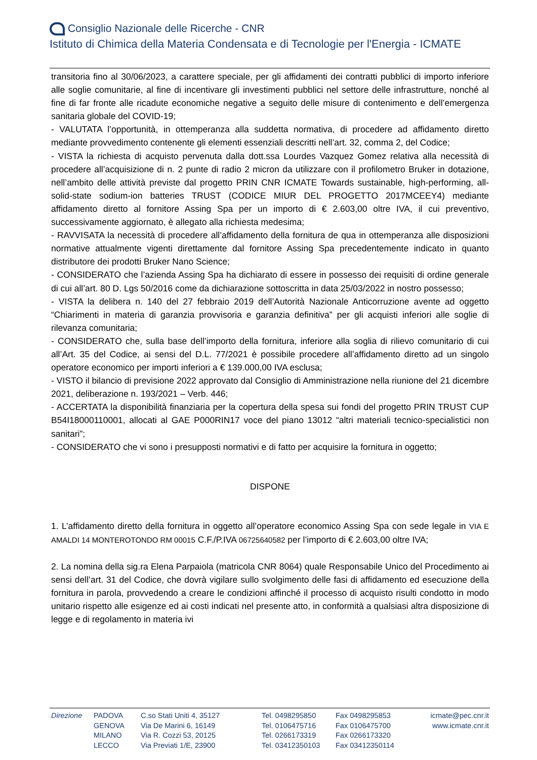Consiglio Nazionale delle Ricerche - CNR
Istituto di Chimica della Materia Condensata e di Tecnologie per l'Energia - ICMATE
transitoria fino al 30/06/2023, a carattere speciale, per gli affidamenti dei contratti pubblici di importo inferiore alle soglie comunitarie, al fine di incentivare gli investimenti pubblici nel settore delle infrastrutture, nonché al fine di far fronte alle ricadute economiche negative a seguito delle misure di contenimento e dell’emergenza sanitaria globale del COVID-19;
- VALUTATA l’opportunità, in ottemperanza alla suddetta normativa, di procedere ad affidamento diretto mediante provvedimento contenente gli elementi essenziali descritti nell’art. 32, comma 2, del Codice;
- VISTA la richiesta di acquisto pervenuta dalla dott.ssa Lourdes Vazquez Gomez relativa alla necessità di procedere all’acquisizione di n. 2 punte di radio 2 micron da utilizzare con il profilometro Bruker in dotazione, nell’ambito delle attività previste dal progetto PRIN CNR ICMATE Towards sustainable, high-performing, all-solid-state sodium-ion batteries TRUST (CODICE MIUR DEL PROGETTO 2017MCEEY4) mediante affidamento diretto al fornitore Assing Spa per un importo di € 2.603,00 oltre IVA, il cui preventivo, successivamente aggiornato, è allegato alla richiesta medesima;
- RAVVISATA la necessità di procedere all’affidamento della fornitura de qua in ottemperanza alle disposizioni normative attualmente vigenti direttamente dal fornitore Assing Spa precedentemente indicato in quanto distributore dei prodotti Bruker Nano Science;
- CONSIDERATO che l’azienda Assing Spa ha dichiarato di essere in possesso dei requisiti di ordine generale di cui all’art. 80 D. Lgs 50/2016 come da dichiarazione sottoscritta in data 25/03/2022 in nostro possesso;
- VISTA la delibera n. 140 del 27 febbraio 2019 dell’Autorità Nazionale Anticorruzione avente ad oggetto “Chiarimenti in materia di garanzia provvisoria e garanzia definitiva” per gli acquisti inferiori alle soglie di rilevanza comunitaria;
- CONSIDERATO che, sulla base dell’importo della fornitura, inferiore alla soglia di rilievo comunitario di cui all’Art. 35 del Codice, ai sensi del D.L. 77/2021 è possibile procedere all’affidamento diretto ad un singolo operatore economico per importi inferiori a € 139.000,00 IVA esclusa;
- VISTO il bilancio di previsione 2022 approvato dal Consiglio di Amministrazione nella riunione del 21 dicembre 2021, deliberazione n. 193/2021 – Verb. 446;
- ACCERTATA la disponibilità finanziaria per la copertura della spesa sui fondi del progetto PRIN TRUST CUP B54I18000110001, allocati al GAE P000RIN17 voce del piano 13012 “altri materiali tecnico-specialistici non sanitari”;
- CONSIDERATO che vi sono i presupposti normativi e di fatto per acquisire la fornitura in oggetto;
DISPONE
1. L’affidamento diretto della fornitura in oggetto all’operatore economico Assing Spa con sede legale in VIA E AMALDI 14 MONTEROTONDO RM 00015 C.F./P.IVA 06725640582 per l’importo di € 2.603,00 oltre IVA;
2. La nomina della sig.ra Elena Parpaiola (matricola CNR 8064) quale Responsabile Unico del Procedimento ai sensi dell’art. 31 del Codice, che dovrà vigilare sullo svolgimento delle fasi di affidamento ed esecuzione della fornitura in parola, provvedendo a creare le condizioni affinché il processo di acquisto risulti condotto in modo unitario rispetto alle esigenze ed ai costi indicati nel presente atto, in conformità a qualsiasi altra disposizione di legge e di regolamento in materia ivi
Direzione PADOVA
GENOVA
MILANO
LECCO
C.so Stati Uniti 4, 35127
Via De Marini 6, 16149
Via R. Cozzi 53, 20125
Via Previati 1/E, 23900
Tel. 0498295850
Tel. 0106475716
Tel. 0266173319
Tel. 03412350103
Fax 0498295853
Fax 0106475700
Fax 0266173320
Fax 03412350114
icmate@pec.cnr.it
www.icmate.cnr.it